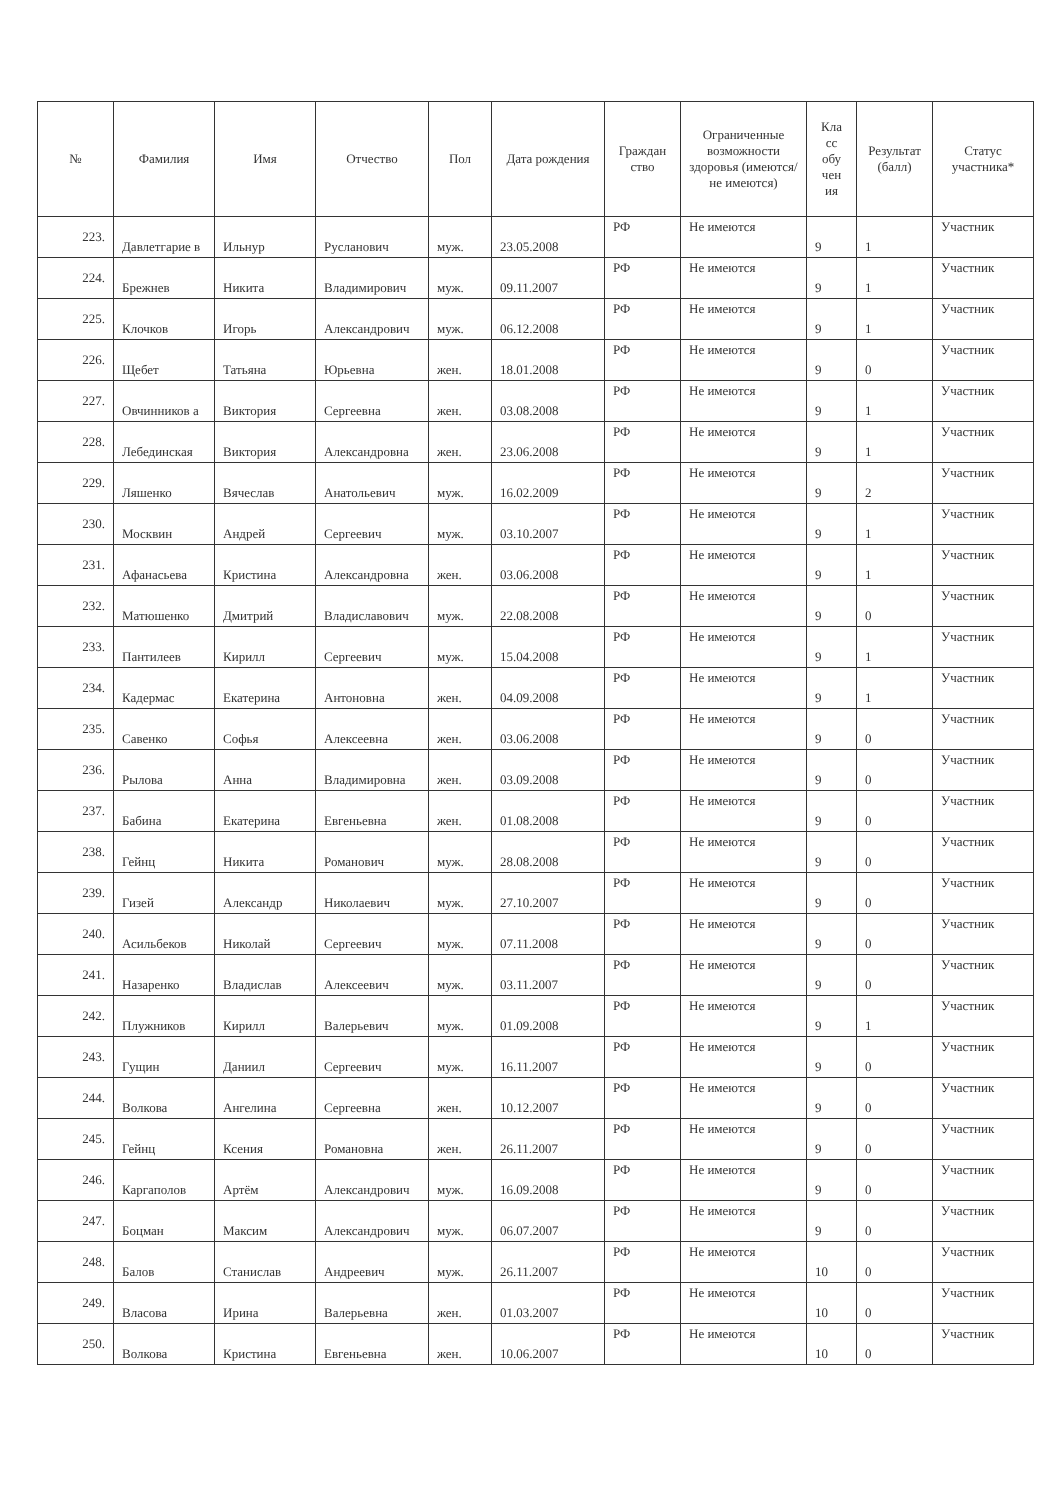| № | Фамилия | Имя | Отчество | Пол | Дата рождения | Граждан ство | Ограниченные возможности здоровья (имеются/не имеются) | Кла сс обу чен ия | Результат (балл) | Статус участника* |
| --- | --- | --- | --- | --- | --- | --- | --- | --- | --- | --- |
| 223. | Давлетгарие в | Ильнур | Русланович | муж. | 23.05.2008 | РФ | Не имеются | 9 | 1 | Участник |
| 224. | Брежнев | Никита | Владимирович | муж. | 09.11.2007 | РФ | Не имеются | 9 | 1 | Участник |
| 225. | Клочков | Игорь | Александрович | муж. | 06.12.2008 | РФ | Не имеются | 9 | 1 | Участник |
| 226. | Щебет | Татьяна | Юрьевна | жен. | 18.01.2008 | РФ | Не имеются | 9 | 0 | Участник |
| 227. | Овчинников а | Виктория | Сергеевна | жен. | 03.08.2008 | РФ | Не имеются | 9 | 1 | Участник |
| 228. | Лебединская | Виктория | Александровна | жен. | 23.06.2008 | РФ | Не имеются | 9 | 1 | Участник |
| 229. | Ляшенко | Вячеслав | Анатольевич | муж. | 16.02.2009 | РФ | Не имеются | 9 | 2 | Участник |
| 230. | Москвин | Андрей | Сергеевич | муж. | 03.10.2007 | РФ | Не имеются | 9 | 1 | Участник |
| 231. | Афанасьева | Кристина | Александровна | жен. | 03.06.2008 | РФ | Не имеются | 9 | 1 | Участник |
| 232. | Матюшенко | Дмитрий | Владиславович | муж. | 22.08.2008 | РФ | Не имеются | 9 | 0 | Участник |
| 233. | Пантилеев | Кирилл | Сергеевич | муж. | 15.04.2008 | РФ | Не имеются | 9 | 1 | Участник |
| 234. | Кадермас | Екатерина | Антоновна | жен. | 04.09.2008 | РФ | Не имеются | 9 | 1 | Участник |
| 235. | Савенко | Софья | Алексеевна | жен. | 03.06.2008 | РФ | Не имеются | 9 | 0 | Участник |
| 236. | Рылова | Анна | Владимировна | жен. | 03.09.2008 | РФ | Не имеются | 9 | 0 | Участник |
| 237. | Бабина | Екатерина | Евгеньевна | жен. | 01.08.2008 | РФ | Не имеются | 9 | 0 | Участник |
| 238. | Гейнц | Никита | Романович | муж. | 28.08.2008 | РФ | Не имеются | 9 | 0 | Участник |
| 239. | Гизей | Александр | Николаевич | муж. | 27.10.2007 | РФ | Не имеются | 9 | 0 | Участник |
| 240. | Асильбеков | Николай | Сергеевич | муж. | 07.11.2008 | РФ | Не имеются | 9 | 0 | Участник |
| 241. | Назаренко | Владислав | Алексеевич | муж. | 03.11.2007 | РФ | Не имеются | 9 | 0 | Участник |
| 242. | Плужников | Кирилл | Валерьевич | муж. | 01.09.2008 | РФ | Не имеются | 9 | 1 | Участник |
| 243. | Гущин | Даниил | Сергеевич | муж. | 16.11.2007 | РФ | Не имеются | 9 | 0 | Участник |
| 244. | Волкова | Ангелина | Сергеевна | жен. | 10.12.2007 | РФ | Не имеются | 9 | 0 | Участник |
| 245. | Гейнц | Ксения | Романовна | жен. | 26.11.2007 | РФ | Не имеются | 9 | 0 | Участник |
| 246. | Каргаполов | Артём | Александрович | муж. | 16.09.2008 | РФ | Не имеются | 9 | 0 | Участник |
| 247. | Боцман | Максим | Александрович | муж. | 06.07.2007 | РФ | Не имеются | 9 | 0 | Участник |
| 248. | Балов | Станислав | Андреевич | муж. | 26.11.2007 | РФ | Не имеются | 10 | 0 | Участник |
| 249. | Власова | Ирина | Валерьевна | жен. | 01.03.2007 | РФ | Не имеются | 10 | 0 | Участник |
| 250. | Волкова | Кристина | Евгеньевна | жен. | 10.06.2007 | РФ | Не имеются | 10 | 0 | Участник |